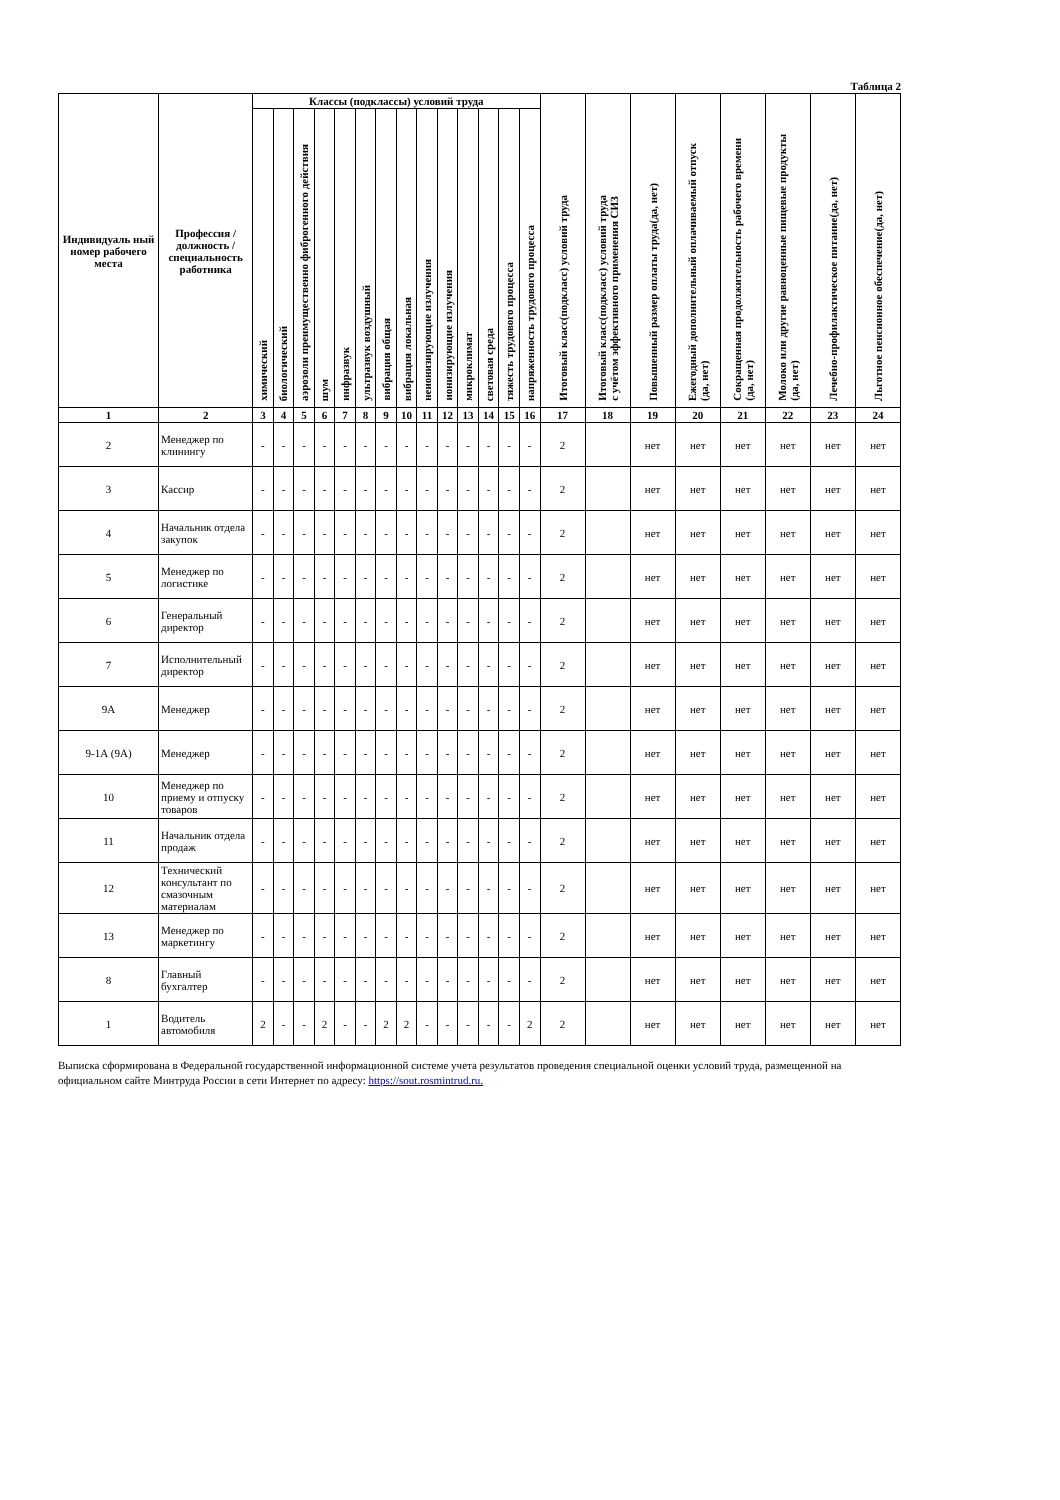Таблица 2
| Индивидуаль ный номер рабочего места | Профессия / должность / специальность работника | Классы (подклассы) условий труда | | | | | | | | | | | | | | Итоговый класс(подкласс) условий труда | Итоговый класс(подкласс) условий труда с учётом эффективного применения СИЗ | Повышенный размер оплаты труда(да, нет) | Ежегодный дополнительный оплачиваемый отпуск (да, нет) | Сокращенная продолжительность рабочего времени (да, нет) | Молоко или другие равноценные пищевые продукты (да, нет) | Лечебно-профилактическое питание(да, нет) | Льготное пенсионное обеспечение(да, нет) |
| --- | --- | --- | --- | --- | --- | --- | --- | --- | --- | --- | --- | --- | --- | --- | --- | --- | --- | --- | --- | --- | --- | --- | --- |
| | | химический | биологический | аэрозоли преимущественно фиброгенного действия | шум | инфразвук | ультразвук воздушный | вибрация общая | вибрация локальная | неионизирующие излучения | ионизирующие излучения | микроклимат | световая среда | тяжесть трудового процесса | напряженность трудового процесса | | | | | | | | |
| 1 | 2 | 3 | 4 | 5 | 6 | 7 | 8 | 9 | 10 | 11 | 12 | 13 | 14 | 15 | 16 | 17 | 18 | 19 | 20 | 21 | 22 | 23 | 24 |
| 2 | Менеджер по клинингу | - | - | - | - | - | - | - | - | - | - | - | - | - | - | 2 | | нет | нет | нет | нет | нет | нет |
| 3 | Кассир | - | - | - | - | - | - | - | - | - | - | - | - | - | - | 2 | | нет | нет | нет | нет | нет | нет |
| 4 | Начальник отдела закупок | - | - | - | - | - | - | - | - | - | - | - | - | - | - | 2 | | нет | нет | нет | нет | нет | нет |
| 5 | Менеджер по логистике | - | - | - | - | - | - | - | - | - | - | - | - | - | - | 2 | | нет | нет | нет | нет | нет | нет |
| 6 | Генеральный директор | - | - | - | - | - | - | - | - | - | - | - | - | - | - | 2 | | нет | нет | нет | нет | нет | нет |
| 7 | Исполнительный директор | - | - | - | - | - | - | - | - | - | - | - | - | - | - | 2 | | нет | нет | нет | нет | нет | нет |
| 9А | Менеджер | - | - | - | - | - | - | - | - | - | - | - | - | - | - | 2 | | нет | нет | нет | нет | нет | нет |
| 9-1А (9А) | Менеджер | - | - | - | - | - | - | - | - | - | - | - | - | - | - | 2 | | нет | нет | нет | нет | нет | нет |
| 10 | Менеджер по приему и отпуску товаров | - | - | - | - | - | - | - | - | - | - | - | - | - | - | 2 | | нет | нет | нет | нет | нет | нет |
| 11 | Начальник отдела продаж | - | - | - | - | - | - | - | - | - | - | - | - | - | - | 2 | | нет | нет | нет | нет | нет | нет |
| 12 | Технический консультант по смазочным материалам | - | - | - | - | - | - | - | - | - | - | - | - | - | - | 2 | | нет | нет | нет | нет | нет | нет |
| 13 | Менеджер по маркетингу | - | - | - | - | - | - | - | - | - | - | - | - | - | - | 2 | | нет | нет | нет | нет | нет | нет |
| 8 | Главный бухгалтер | - | - | - | - | - | - | - | - | - | - | - | - | - | - | 2 | | нет | нет | нет | нет | нет | нет |
| 1 | Водитель автомобиля | 2 | - | - | 2 | - | - | 2 | 2 | - | - | - | - | - | 2 | 2 | | нет | нет | нет | нет | нет | нет |
Выписка сформирована в Федеральной государственной информационной системе учета результатов проведения специальной оценки условий труда, размещенной на официальном сайте Минтруда России в сети Интернет по адресу: https://sout.rosmintrud.ru.